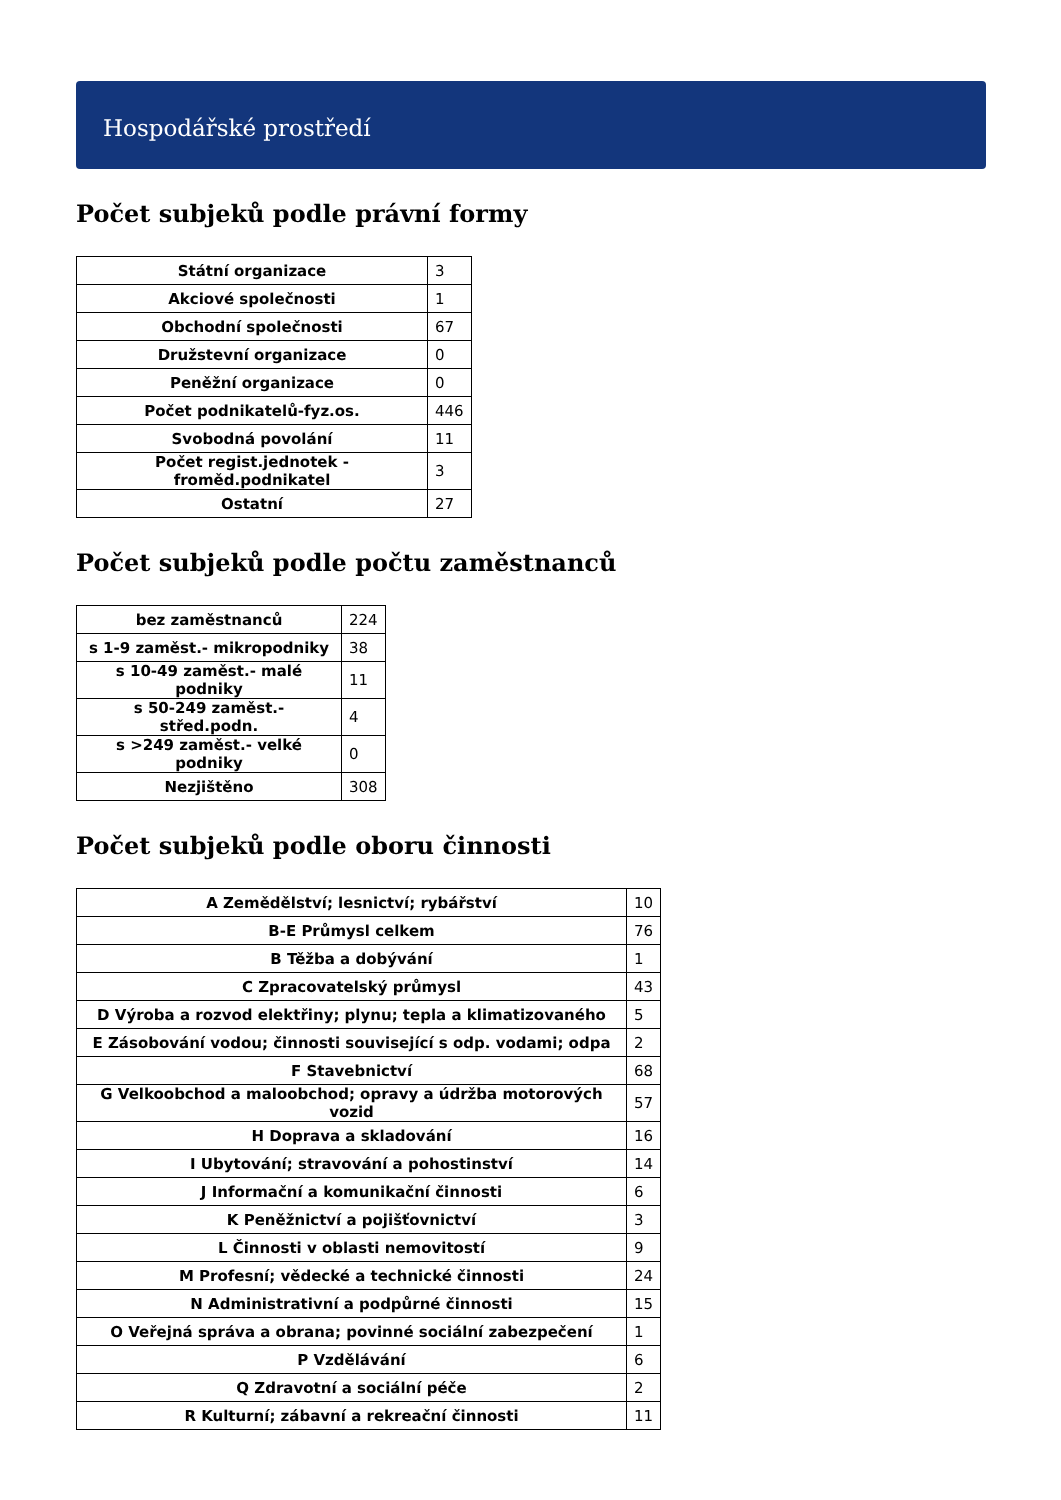Hospodářské prostředí
Počet subjeků podle právní formy
| Státní organizace | 3 |
| Akciové společnosti | 1 |
| Obchodní společnosti | 67 |
| Družstevní organizace | 0 |
| Peněžní organizace | 0 |
| Počet podnikatelů-fyz.os. | 446 |
| Svobodná povolání | 11 |
| Počet regist.jednotek - froměd.podnikatel | 3 |
| Ostatní | 27 |
Počet subjeků podle počtu zaměstnanců
| bez zaměstnanců | 224 |
| s 1-9 zaměst.- mikropodniky | 38 |
| s 10-49 zaměst.- malé podniky | 11 |
| s 50-249 zaměst.- střed.podn. | 4 |
| s >249 zaměst.- velké podniky | 0 |
| Nezjištěno | 308 |
Počet subjeků podle oboru činnosti
| A Zemědělství; lesnictví; rybářství | 10 |
| B-E Průmysl celkem | 76 |
| B Těžba a dobývání | 1 |
| C Zpracovatelský průmysl | 43 |
| D Výroba a rozvod elektřiny; plynu; tepla a klimatizovaného | 5 |
| E Zásobování vodou; činnosti související s odp. vodami; odpa | 2 |
| F Stavebnictví | 68 |
| G Velkoobchod a maloobchod; opravy a údržba motorových vozid | 57 |
| H Doprava a skladování | 16 |
| I Ubytování; stravování a pohostinství | 14 |
| J Informační a komunikační činnosti | 6 |
| K Peněžnictví a pojišťovnictví | 3 |
| L Činnosti v oblasti nemovitostí | 9 |
| M Profesní; vědecké a technické činnosti | 24 |
| N Administrativní a podpůrné činnosti | 15 |
| O Veřejná správa a obrana; povinné sociální zabezpečení | 1 |
| P Vzdělávání | 6 |
| Q Zdravotní a sociální péče | 2 |
| R Kulturní; zábavní a rekreační činnosti | 11 |